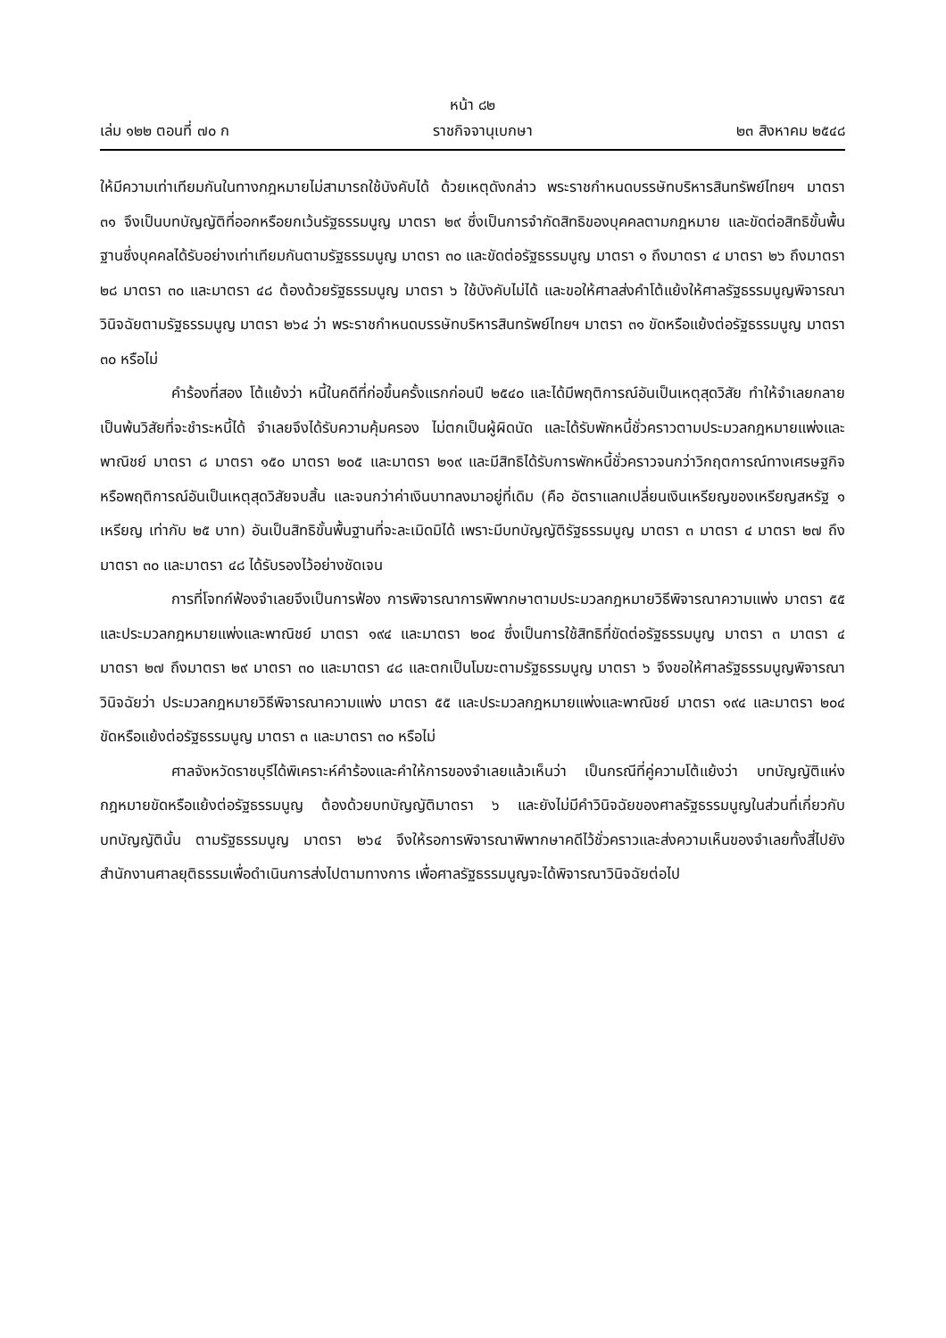หน้า ๘๒
เล่ม ๑๒๒ ตอนที่ ๗๐ ก ราชกิจจานุเบกษา ๒๓ สิงหาคม ๒๕๔๘
ให้มีความเท่าเทียมกันในทางกฎหมายไม่สามารถใช้บังคับได้ ด้วยเหตุดังกล่าว พระราชกำหนดบรรษัทบริหารสินทรัพย์ไทยฯ มาตรา ๓๑ จึงเป็นบทบัญญัติที่ออกหรือยกเว้นรัฐธรรมนูญ มาตรา ๒๙ ซึ่งเป็นการจำกัดสิทธิของบุคคลตามกฎหมาย และขัดต่อสิทธิขั้นพื้นฐานซึ่งบุคคลได้รับอย่างเท่าเทียมกันตามรัฐธรรมนูญ มาตรา ๓๐ และขัดต่อรัฐธรรมนูญ มาตรา ๑ ถึงมาตรา ๔ มาตรา ๒๖ ถึงมาตรา ๒๘ มาตรา ๓๐ และมาตรา ๔๘ ต้องด้วยรัฐธรรมนูญ มาตรา ๖ ใช้บังคับไม่ได้ และขอให้ศาลส่งคำโต้แย้งให้ศาลรัฐธรรมนูญพิจารณาวินิจฉัยตามรัฐธรรมนูญ มาตรา ๒๖๔ ว่า พระราชกำหนดบรรษัทบริหารสินทรัพย์ไทยฯ มาตรา ๓๑ ขัดหรือแย้งต่อรัฐธรรมนูญ มาตรา ๓๐ หรือไม่
คำร้องที่สอง โต้แย้งว่า หนี้ในคดีที่ก่อขึ้นครั้งแรกก่อนปี ๒๕๔๐ และได้มีพฤติการณ์อันเป็นเหตุสุดวิสัย ทำให้จำเลยกลายเป็นพ้นวิสัยที่จะชำระหนี้ได้ จำเลยจึงได้รับความคุ้มครอง ไม่ตกเป็นผู้ผิดนัด และได้รับพักหนี้ชั่วคราวตามประมวลกฎหมายแพ่งและพาณิชย์ มาตรา ๘ มาตรา ๑๕๐ มาตรา ๒๐๕ และมาตรา ๒๑๙ และมีสิทธิได้รับการพักหนี้ชั่วคราวจนกว่าวิกฤตการณ์ทางเศรษฐกิจ หรือพฤติการณ์อันเป็นเหตุสุดวิสัยจบสิ้น และจนกว่าค่าเงินบาทลงมาอยู่ที่เดิม (คือ อัตราแลกเปลี่ยนเงินเหรียญของเหรียญสหรัฐ ๑ เหรียญ เท่ากับ ๒๕ บาท) อันเป็นสิทธิขั้นพื้นฐานที่จะละเมิดมิได้ เพราะมีบทบัญญัติรัฐธรรมนูญ มาตรา ๓ มาตรา ๔ มาตรา ๒๗ ถึงมาตรา ๓๐ และมาตรา ๔๘ ได้รับรองไว้อย่างชัดเจน
การที่โจทก์ฟ้องจำเลยจึงเป็นการฟ้อง การพิจารณาการพิพากษาตามประมวลกฎหมายวิธีพิจารณาความแพ่ง มาตรา ๕๕ และประมวลกฎหมายแพ่งและพาณิชย์ มาตรา ๑๙๔ และมาตรา ๒๐๔ ซึ่งเป็นการใช้สิทธิที่ขัดต่อรัฐธรรมนูญ มาตรา ๓ มาตรา ๔ มาตรา ๒๗ ถึงมาตรา ๒๙ มาตรา ๓๐ และมาตรา ๔๘ และตกเป็นโมฆะตามรัฐธรรมนูญ มาตรา ๖ จึงขอให้ศาลรัฐธรรมนูญพิจารณาวินิจฉัยว่า ประมวลกฎหมายวิธีพิจารณาความแพ่ง มาตรา ๕๕ และประมวลกฎหมายแพ่งและพาณิชย์ มาตรา ๑๙๔ และมาตรา ๒๐๔ ขัดหรือแย้งต่อรัฐธรรมนูญ มาตรา ๓ และมาตรา ๓๐ หรือไม่
ศาลจังหวัดราชบุรีได้พิเคราะห์คำร้องและคำให้การของจำเลยแล้วเห็นว่า เป็นกรณีที่คู่ความโต้แย้งว่า บทบัญญัติแห่งกฎหมายขัดหรือแย้งต่อรัฐธรรมนูญ ต้องด้วยบทบัญญัติมาตรา ๖ และยังไม่มีคำวินิจฉัยของศาลรัฐธรรมนูญในส่วนที่เกี่ยวกับบทบัญญัตินั้น ตามรัฐธรรมนูญ มาตรา ๒๖๔ จึงให้รอการพิจารณาพิพากษาคดีไว้ชั่วคราวและส่งความเห็นของจำเลยทั้งสี่ไปยังสำนักงานศาลยุติธรรมเพื่อดำเนินการส่งไปตามทางการ เพื่อศาลรัฐธรรมนูญจะได้พิจารณาวินิจฉัยต่อไป